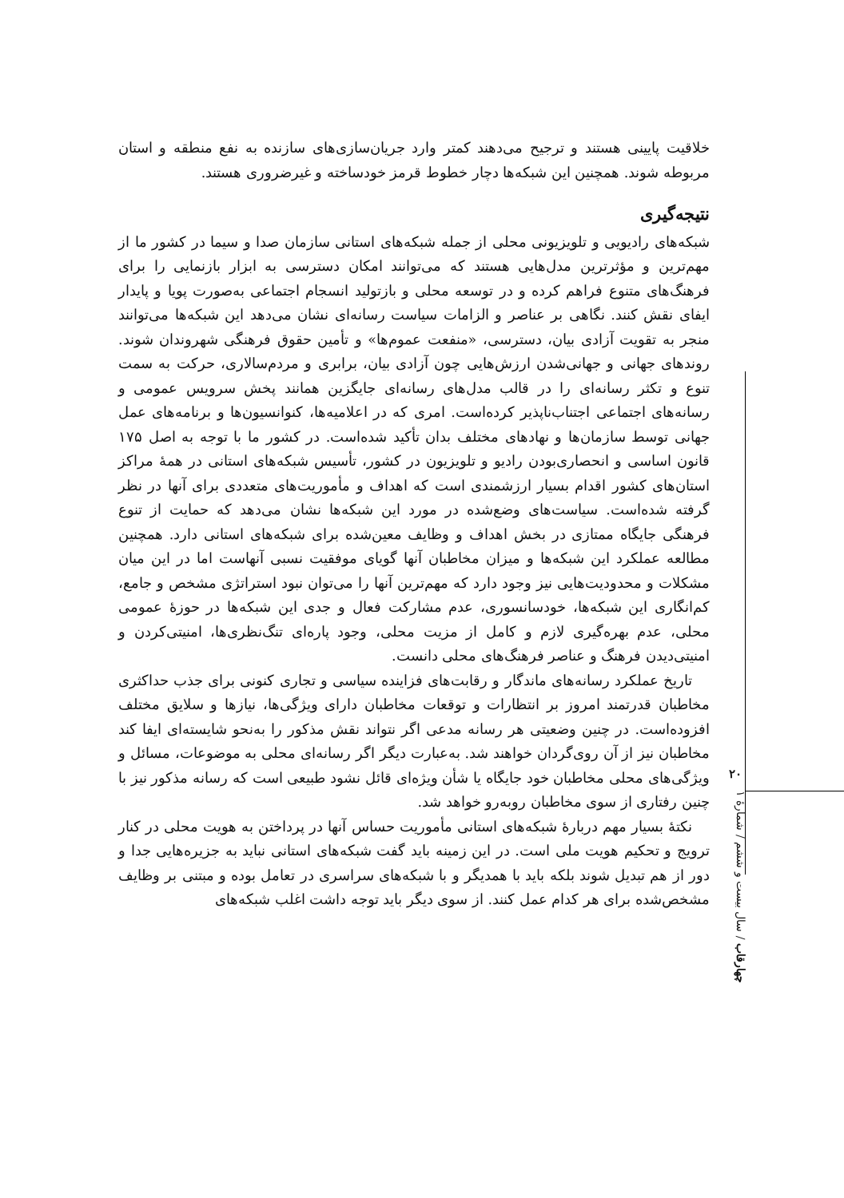خلاقیت پایینی هستند و ترجیح می‌دهند کمتر وارد جریان‌سازی‌های سازنده به نفع منطقه و استان مربوطه شوند. همچنین این شبکه‌ها دچار خطوط قرمز خودساخته و غیرضروری هستند.
نتیجه‌گیری
شبکه‌های رادیویی و تلویزیونی محلی از جمله شبکه‌های استانی سازمان صدا و سیما در کشور ما از مهم‌ترین و مؤثرترین مدل‌هایی هستند که می‌توانند امکان دسترسی به ابزار بازنمایی را برای فرهنگ‌های متنوع فراهم کرده و در توسعه محلی و بازتولید انسجام اجتماعی به‌صورت پویا و پایدار ایفای نقش کنند. نگاهی بر عناصر و الزامات سیاست رسانه‌ای نشان می‌دهد این شبکه‌ها می‌توانند منجر به تقویت آزادی بیان، دسترسی، «منفعت عموم‌ها» و تأمین حقوق فرهنگی شهروندان شوند. روندهای جهانی و جهانی‌شدن ارزش‌هایی چون آزادی بیان، برابری و مردم‌سالاری، حرکت به سمت تنوع و تکثر رسانه‌ای را در قالب مدل‌های رسانه‌ای جایگزین همانند پخش سرویس عمومی و رسانه‌های اجتماعی اجتناب‌ناپذیر کرده‌است. امری که در اعلامیه‌ها، کنوانسیون‌ها و برنامه‌های عمل جهانی توسط سازمان‌ها و نهادهای مختلف بدان تأکید شده‌است. در کشور ما با توجه به اصل ۱۷۵ قانون اساسی و انحصاری‌بودن رادیو و تلویزیون در کشور، تأسیس شبکه‌های استانی در همهٔ مراکز استان‌های کشور اقدام بسیار ارزشمندی است که اهداف و مأموریت‌های متعددی برای آنها در نظر گرفته شده‌است. سیاست‌های وضع‌شده در مورد این شبکه‌ها نشان می‌دهد که حمایت از تنوع فرهنگی جایگاه ممتازی در بخش اهداف و وظایف معین‌شده برای شبکه‌های استانی دارد. همچنین مطالعه عملکرد این شبکه‌ها و میزان مخاطبان آنها گویای موفقیت نسبی آنهاست اما در این میان مشکلات و محدودیت‌هایی نیز وجود دارد که مهم‌ترین آنها را می‌توان نبود استراتژی مشخص و جامع، کم‌انگاری این شبکه‌ها، خودسانسوری، عدم مشارکت فعال و جدی این شبکه‌ها در حوزهٔ عمومی محلی، عدم بهره‌گیری لازم و کامل از مزیت محلی، وجود پاره‌ای تنگ‌نظری‌ها، امنیتی‌کردن و امنیتی‌دیدن فرهنگ و عناصر فرهنگ‌های محلی دانست.
تاریخ عملکرد رسانه‌های ماندگار و رقابت‌های فزاینده سیاسی و تجاری کنونی برای جذب حداکثری مخاطبان قدرتمند امروز بر انتظارات و توقعات مخاطبان دارای ویژگی‌ها، نیازها و سلایق مختلف افزوده‌است. در چنین وضعیتی هر رسانه مدعی اگر نتواند نقش مذکور را به‌نحو شایسته‌ای ایفا کند مخاطبان نیز از آن روی‌گردان خواهند شد. به‌عبارت دیگر اگر رسانه‌ای محلی به موضوعات، مسائل و ویژگی‌های محلی مخاطبان خود جایگاه یا شأن ویژه‌ای قائل نشود طبیعی است که رسانه مذکور نیز با چنین رفتاری از سوی مخاطبان روبه‌رو خواهد شد.
نکتهٔ بسیار مهم دربارهٔ شبکه‌های استانی مأموریت حساس آنها در پرداختن به هویت محلی در کنار ترویج و تحکیم هویت ملی است. در این زمینه باید گفت شبکه‌های استانی نباید به جزیره‌هایی جدا و دور از هم تبدیل شوند بلکه باید با همدیگر و با شبکه‌های سراسری در تعامل بوده و مبتنی بر وظایف مشخص‌شده برای هر کدام عمل کنند. از سوی دیگر باید توجه داشت اغلب شبکه‌های
۲۰
چهارقاب / سال بیست و ششم / شمارهٔ ۱